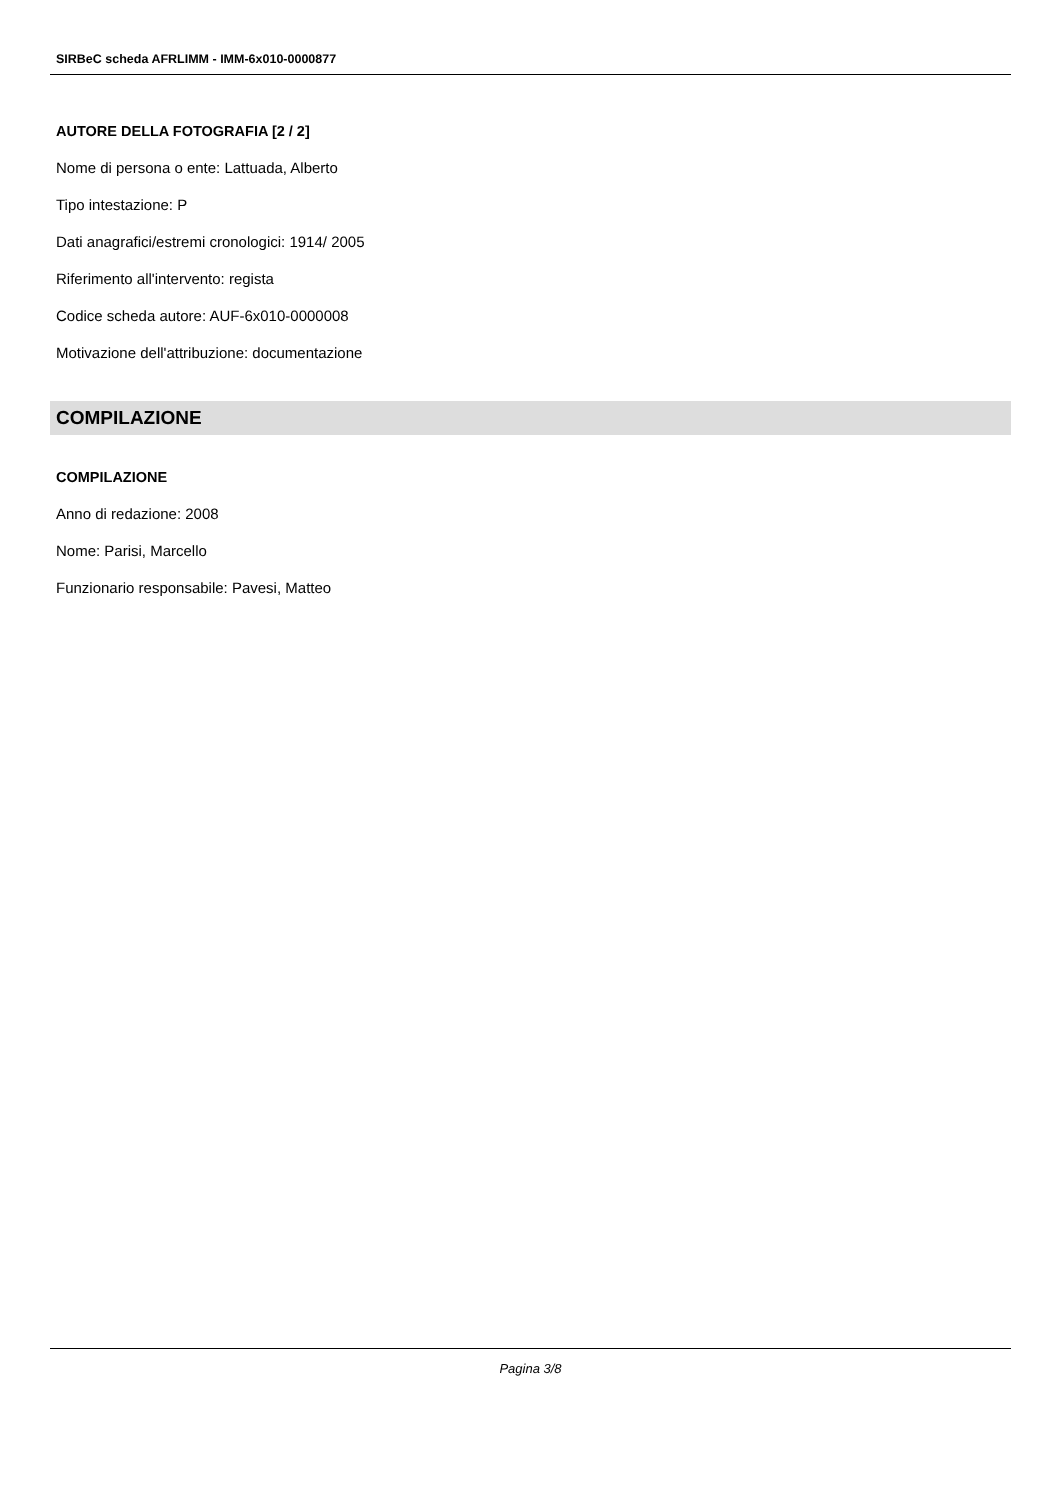SIRBeC scheda AFRLIMM - IMM-6x010-0000877
AUTORE DELLA FOTOGRAFIA [2 / 2]
Nome di persona o ente: Lattuada, Alberto
Tipo intestazione: P
Dati anagrafici/estremi cronologici: 1914/ 2005
Riferimento all'intervento: regista
Codice scheda autore: AUF-6x010-0000008
Motivazione dell'attribuzione: documentazione
COMPILAZIONE
COMPILAZIONE
Anno di redazione: 2008
Nome: Parisi, Marcello
Funzionario responsabile: Pavesi, Matteo
Pagina 3/8